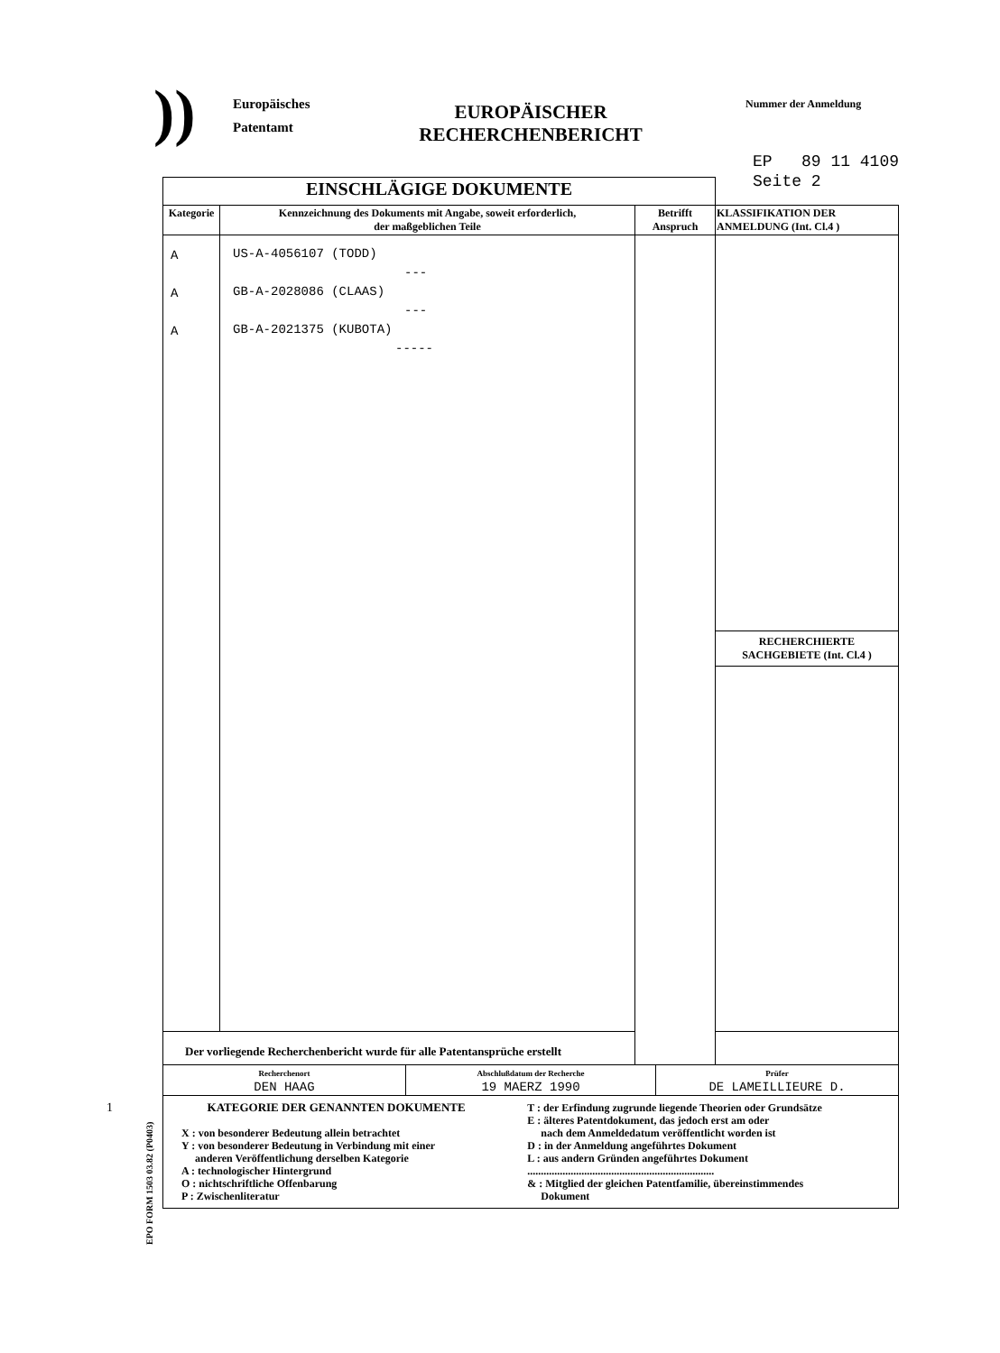))
Europäisches Patentamt
EUROPÄISCHER RECHERCHENBERICHT
Nummer der Anmeldung
EP 89 11 4109
Seite 2
| EINSCHLÄGIGE DOKUMENTE | | | |
| Kategorie | Kennzeichnung des Dokuments mit Angabe, soweit erforderlich, der maßgeblichen Teile | Betrifft Anspruch | KLASSIFIKATION DER ANMELDUNG (Int. Cl.4 ) |
| A A A | US-A-4056107 (TODD) --- GB-A-2028086 (CLAAS) --- GB-A-2021375 (KUBOTA) ----- | | |
| | | | RECHERCHIERTE SACHGEBIETE (Int. Cl.4 ) |
| Der vorliegende Recherchenbericht wurde für alle Patentansprüche erstellt | | | |
| Recherchenort DEN HAAG | Abschlußdatum der Recherche 19 MAERZ 1990 | Prüfer DE LAMEILLIEURE D. |
| KATEGORIE DER GENANNTEN DOKUMENTE X : von besonderer Bedeutung allein betrachtet Y : von besonderer Bedeutung in Verbindung mit einer anderen Veröffentlichung derselben Kategorie A : technologischer Hintergrund O : nichtschriftliche Offenbarung P : Zwischenliteratur | T : der Erfindung zugrunde liegende Theorien oder Grundsätze E : älteres Patentdokument, das jedoch erst am oder nach dem Anmeldedatum veröffentlicht worden ist D : in der Anmeldung angeführtes Dokument L : aus andern Gründen angeführtes Dokument ..................................................................... & : Mitglied der gleichen Patentfamilie, übereinstimmendes Dokument |
1
EPO FORM 1503 03.82 (P0403)